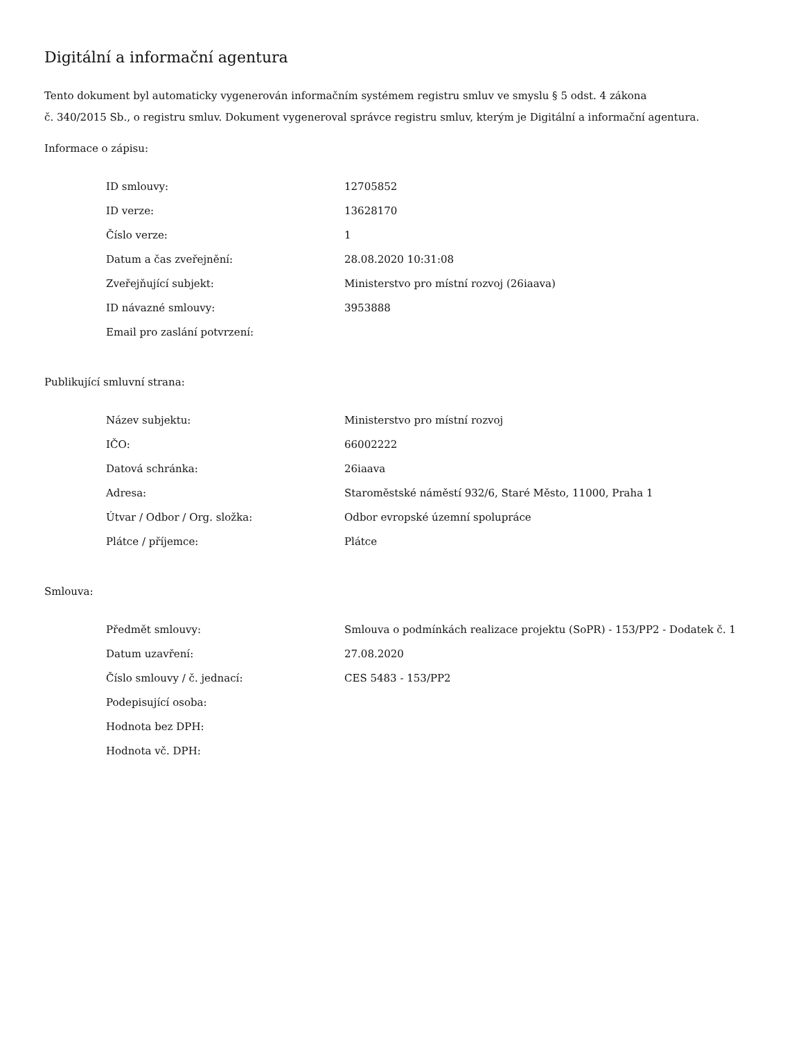Digitální a informační agentura
Tento dokument byl automaticky vygenerován informačním systémem registru smluv ve smyslu § 5 odst. 4 zákona
č. 340/2015 Sb., o registru smluv. Dokument vygeneroval správce registru smluv, kterým je Digitální a informační agentura.
Informace o zápisu:
| ID smlouvy: | 12705852 |
| ID verze: | 13628170 |
| Číslo verze: | 1 |
| Datum a čas zveřejnění: | 28.08.2020 10:31:08 |
| Zveřejňující subjekt: | Ministerstvo pro místní rozvoj (26iaava) |
| ID návazné smlouvy: | 3953888 |
| Email pro zaslání potvrzení: | |
Publikující smluvní strana:
| Název subjektu: | Ministerstvo pro místní rozvoj |
| IČO: | 66002222 |
| Datová schránka: | 26iaava |
| Adresa: | Staroměstské náměstí 932/6, Staré Město, 11000, Praha 1 |
| Útvar / Odbor / Org. složka: | Odbor evropské územní spolupráce |
| Plátce / příjemce: | Plátce |
Smlouva:
| Předmět smlouvy: | Smlouva o podmínkách realizace projektu (SoPR) - 153/PP2 - Dodatek č. 1 |
| Datum uzavření: | 27.08.2020 |
| Číslo smlouvy / č. jednací: | CES 5483 - 153/PP2 |
| Podepisující osoba: | |
| Hodnota bez DPH: | |
| Hodnota vč. DPH: | |